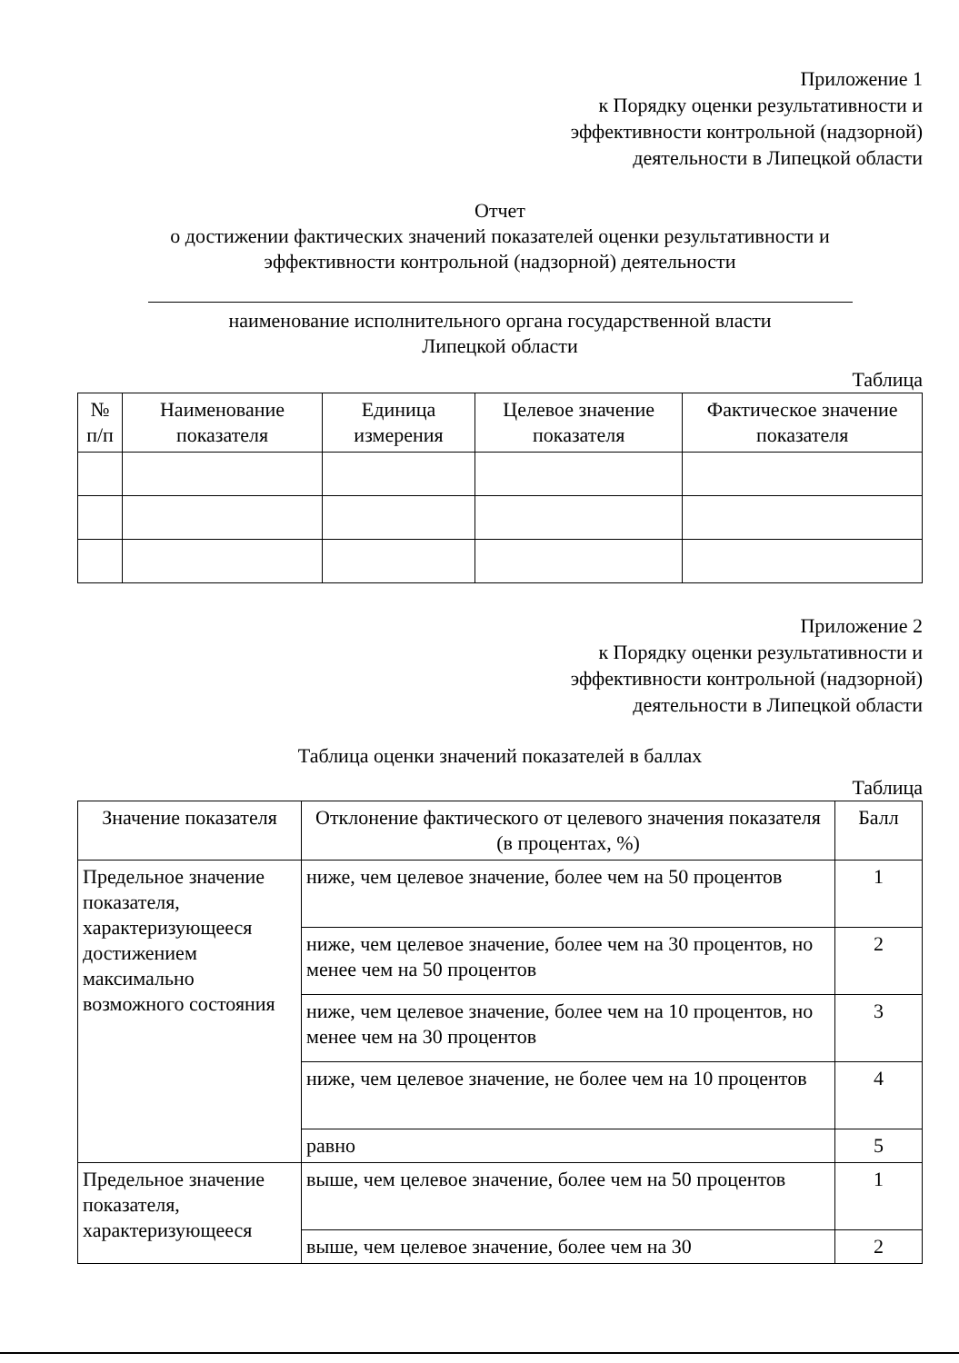Приложение 1
к Порядку оценки результативности и
эффективности контрольной (надзорной)
деятельности в Липецкой области
Отчет
о достижении фактических значений показателей оценки результативности и
эффективности контрольной (надзорной) деятельности
наименование исполнительного органа государственной власти
Липецкой области
Таблица
| № п/п | Наименование показателя | Единица измерения | Целевое значение показателя | Фактическое значение показателя |
| --- | --- | --- | --- | --- |
Приложение 2
к Порядку оценки результативности и
эффективности контрольной (надзорной)
деятельности в Липецкой области
Таблица оценки значений показателей в баллах
Таблица
| Значение показателя | Отклонение фактического от целевого значения показателя (в процентах, %) | Балл |
| --- | --- | --- |
| Предельное значение показателя, характеризующееся достижением максимально возможного состояния | ниже, чем целевое значение, более чем на 50 процентов | 1 |
| | ниже, чем целевое значение, более чем на 30 процентов, но менее чем на 50 процентов | 2 |
| | ниже, чем целевое значение, более чем на 10 процентов, но менее чем на 30 процентов | 3 |
| | ниже, чем целевое значение, не более чем на 10 процентов | 4 |
| | равно | 5 |
| Предельное значение показателя, характеризующееся | выше, чем целевое значение, более чем на 50 процентов | 1 |
| | выше, чем целевое значение, более чем на 30 | 2 |